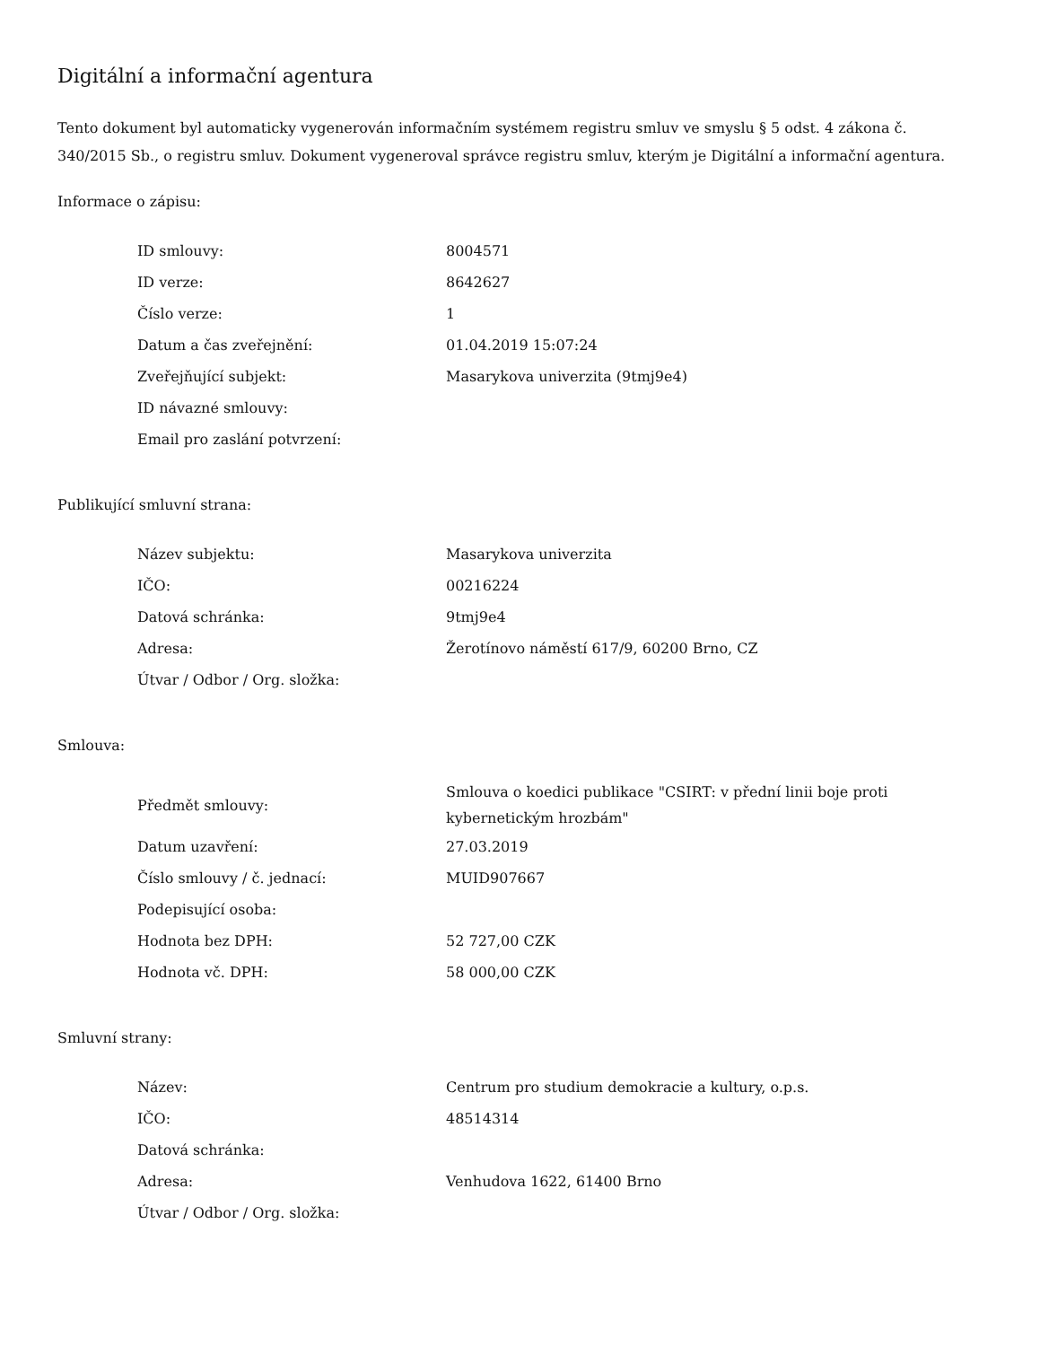Digitální a informační agentura
Tento dokument byl automaticky vygenerován informačním systémem registru smluv ve smyslu § 5 odst. 4 zákona č. 340/2015 Sb., o registru smluv. Dokument vygeneroval správce registru smluv, kterým je Digitální a informační agentura.
Informace o zápisu:
| ID smlouvy: | 8004571 |
| ID verze: | 8642627 |
| Číslo verze: | 1 |
| Datum a čas zveřejnění: | 01.04.2019 15:07:24 |
| Zveřejňující subjekt: | Masarykova univerzita (9tmj9e4) |
| ID návazné smlouvy: | |
| Email pro zaslání potvrzení: | |
Publikující smluvní strana:
| Název subjektu: | Masarykova univerzita |
| IČO: | 00216224 |
| Datová schránka: | 9tmj9e4 |
| Adresa: | Žerotínovo náměstí 617/9, 60200 Brno, CZ |
| Útvar / Odbor / Org. složka: | |
Smlouva:
| Předmět smlouvy: | Smlouva o koedici publikace "CSIRT: v přední linii boje proti kybernetickým hrozbám" |
| Datum uzavření: | 27.03.2019 |
| Číslo smlouvy / č. jednací: | MUID907667 |
| Podepisující osoba: | |
| Hodnota bez DPH: | 52 727,00 CZK |
| Hodnota vč. DPH: | 58 000,00 CZK |
Smluvní strany:
| Název: | Centrum pro studium demokracie a kultury, o.p.s. |
| IČO: | 48514314 |
| Datová schránka: | |
| Adresa: | Venhudova 1622, 61400 Brno |
| Útvar / Odbor / Org. složka: | |